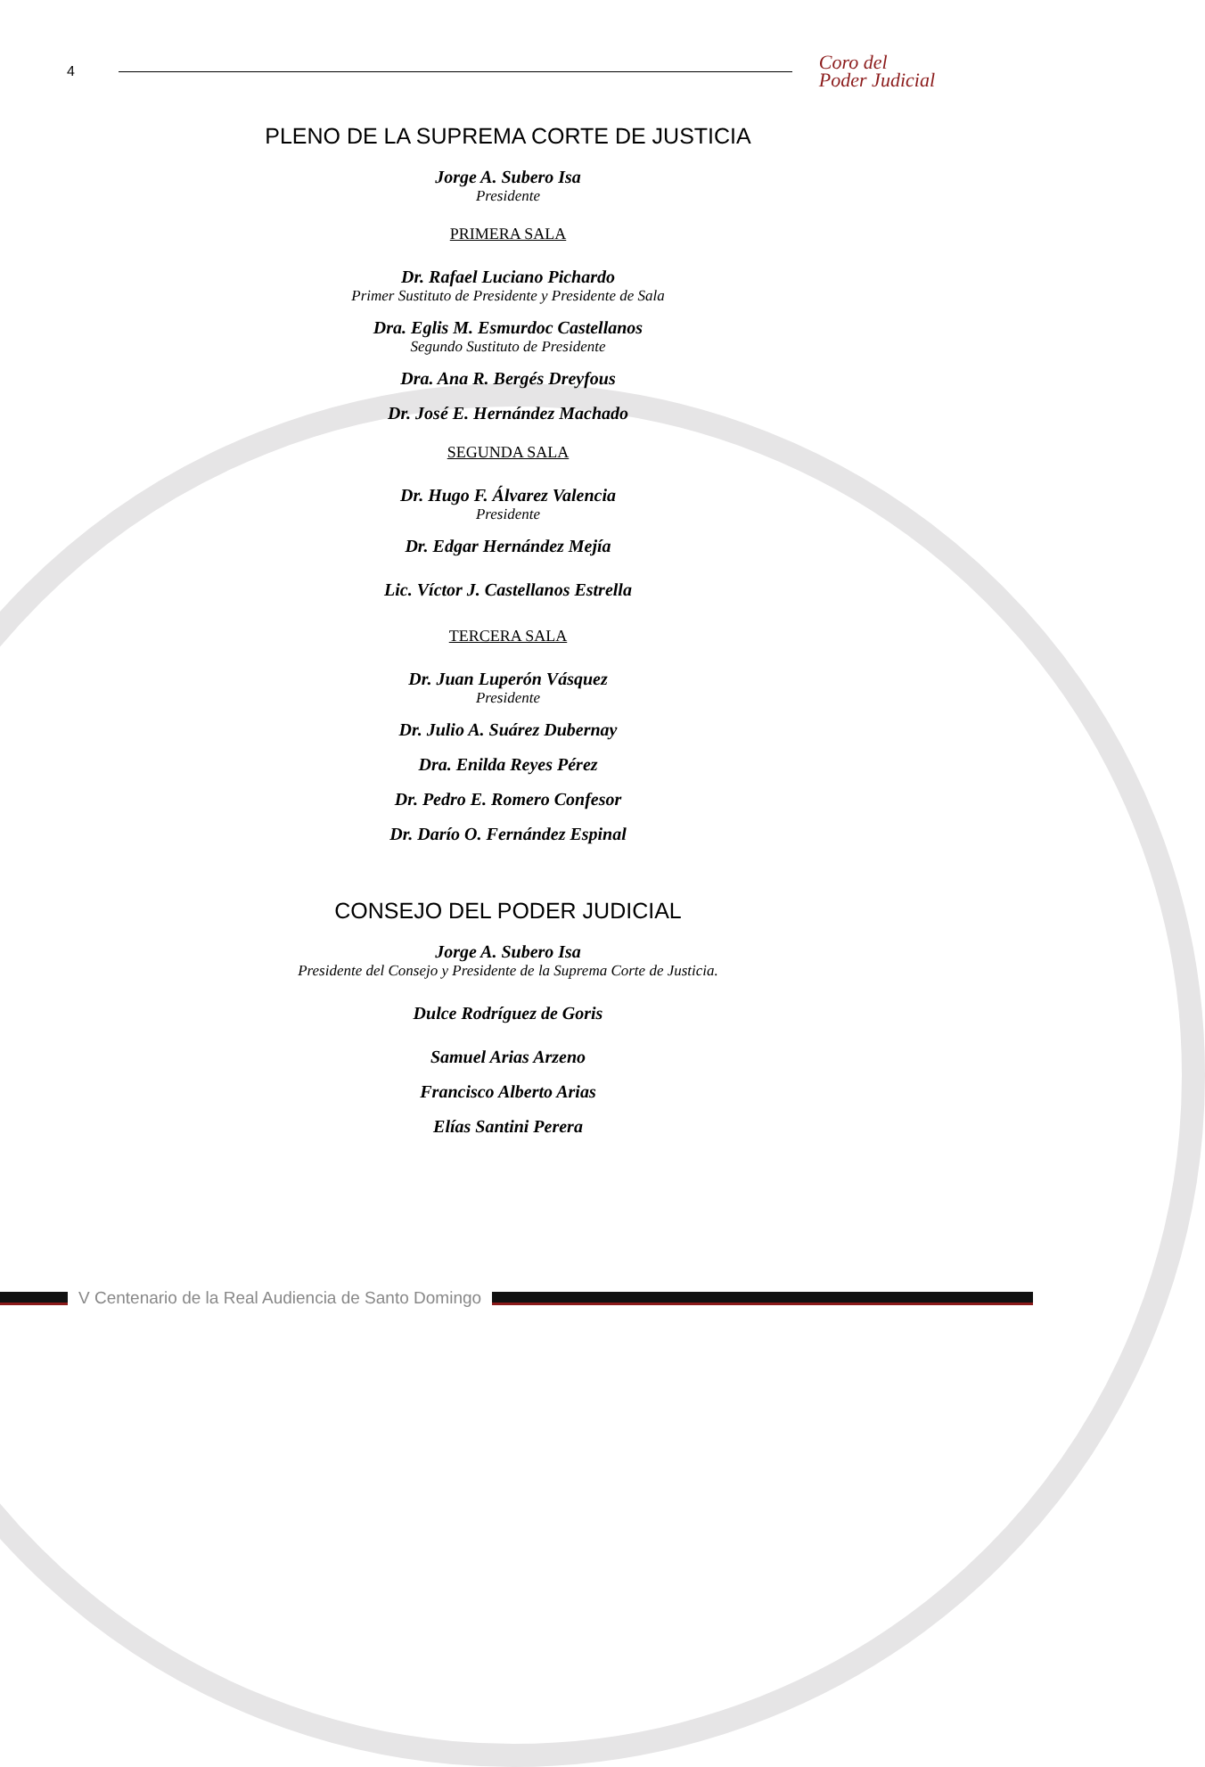4
Coro del
Poder Judicial
PLENO DE LA SUPREMA CORTE DE JUSTICIA
Jorge A. Subero Isa
Presidente
PRIMERA SALA
Dr. Rafael Luciano Pichardo
Primer Sustituto de Presidente y Presidente de Sala
Dra. Eglis M. Esmurdoc Castellanos
Segundo Sustituto de Presidente
Dra. Ana R. Bergés Dreyfous
Dr. José E. Hernández Machado
SEGUNDA SALA
Dr. Hugo F. Álvarez Valencia
Presidente
Dr. Edgar Hernández Mejía
Lic. Víctor J. Castellanos Estrella
TERCERA SALA
Dr. Juan Luperón Vásquez
Presidente
Dr. Julio A. Suárez Dubernay
Dra. Enilda Reyes Pérez
Dr. Pedro E. Romero Confesor
Dr. Darío O. Fernández Espinal
CONSEJO DEL PODER JUDICIAL
Jorge A. Subero Isa
Presidente del Consejo y Presidente de la Suprema Corte de Justicia.
Dulce Rodríguez de Goris
Samuel Arias Arzeno
Francisco Alberto Arias
Elías Santini Perera
V Centenario de la Real Audiencia de Santo Domingo